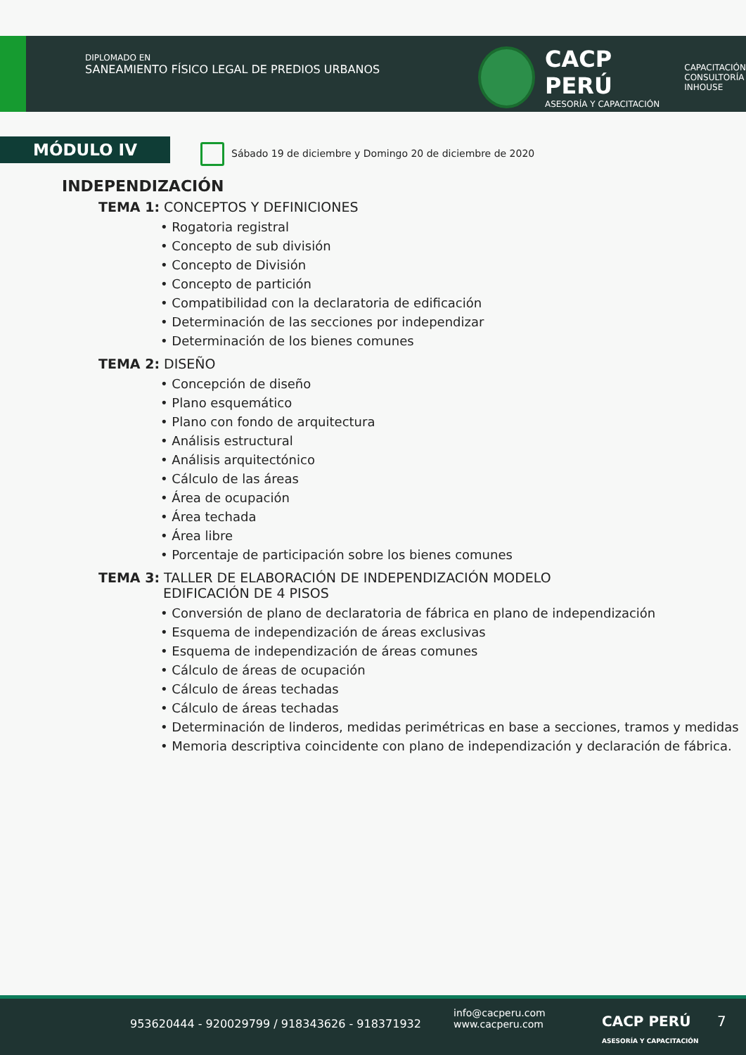DIPLOMADO EN
SANEAMIENTO FÍSICO LEGAL DE PREDIOS URBANOS
CACP PERÚ
ASESORÍA Y CAPACITACIÓN
CAPACITACIÓN
CONSULTORÍA
INHOUSE
MÓDULO IV
Sábado 19 de diciembre y Domingo 20 de diciembre de 2020
INDEPENDIZACIÓN
TEMA 1: CONCEPTOS Y DEFINICIONES
• Rogatoria registral
• Concepto de sub división
• Concepto de División
• Concepto de partición
• Compatibilidad con la declaratoria de edificación
• Determinación de las secciones por independizar
• Determinación de los bienes comunes
TEMA 2: DISEÑO
• Concepción de diseño
• Plano esquemático
• Plano con fondo de arquitectura
• Análisis estructural
• Análisis arquitectónico
• Cálculo de las áreas
• Área de ocupación
• Área techada
• Área libre
• Porcentaje de participación sobre los bienes comunes
TEMA 3: TALLER DE ELABORACIÓN DE INDEPENDIZACIÓN MODELO
EDIFICACIÓN DE 4 PISOS
• Conversión de plano de declaratoria de fábrica en plano de independización
• Esquema de independización de áreas exclusivas
• Esquema de independización de áreas comunes
• Cálculo de áreas de ocupación
• Cálculo de áreas techadas
• Cálculo de áreas techadas
• Determinación de linderos, medidas perimétricas en base a secciones, tramos y medidas
• Memoria descriptiva coincidente con plano de independización y declaración de fábrica.
953620444 - 920029799 / 918343626 - 918371932
info@cacperu.com
www.cacperu.com CACP PERÚ
ASESORÍA Y CAPACITACIÓN
7